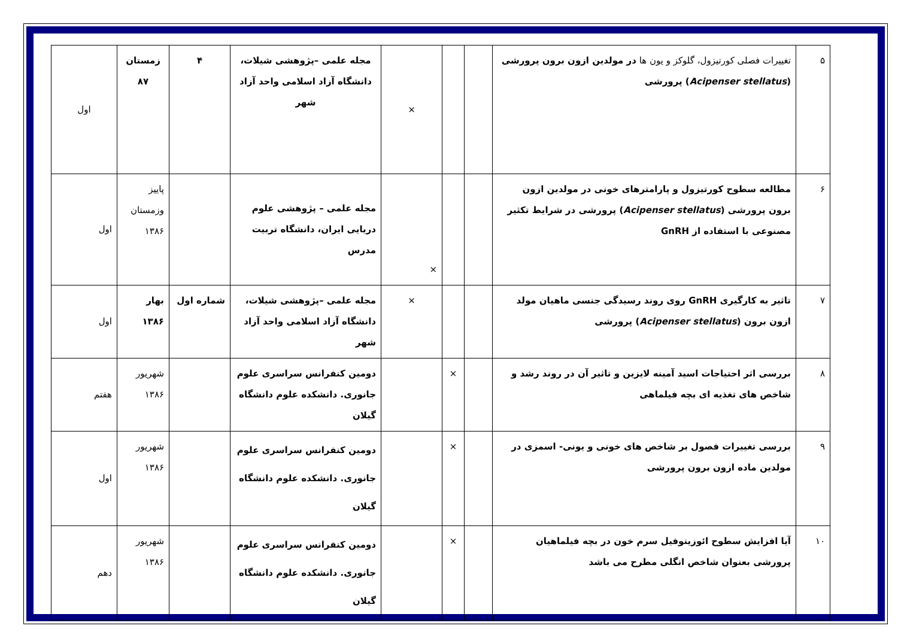| ۵ | تغییرات فصلی کورتیزول، گلوکز و یون ها در مولدین ازون برون پرورشی ( Acipenser stellatus ) پرورشی | | | × | مجله علمی –پژوهشی شیلات، دانشگاه آزاد اسلامی واحد آزاد شهر | ۴ | زمستان ۸۷ | اول |
| ۶ | مطالعه سطوح کورتیزول و پارامترهای خونی در مولدین ازون برون پرورشی ( Acipenser stellatus ) پرورشی در شرایط تکثیر مصنوعی با استفاده از GnRH | | | × | مجله علمی – پژوهشی علوم دریایی ایران، دانشگاه تربیت مدرس | | پاییز وزمستان ۱۳۸۶ | اول |
| ۷ | تاثیر به کارگیری GnRH روی روند رسیدگی جنسی ماهیان مولد ازون برون ( Acipenser stellatus ) پرورشی | | | × | مجله علمی –پژوهشی شیلات، دانشگاه آزاد اسلامی واحد آزاد شهر | شماره اول | بهار ۱۳۸۶ | اول |
| ۸ | بررسی اثر احتیاجات اسید آمینه لایزین و تاثیر آن در روند رشد و شاخص های تغذیه ای بچه فیلماهی | | × | | دومین کنفرانس سراسری علوم جانوری. دانشکده علوم دانشگاه گیلان | | شهریور ۱۳۸۶ | هفتم |
| ۹ | بررسی تغییرات فصول بر شاخص های خونی و یونی- اسمزی در مولدین ماده ازون برون پرورشی | | × | | دومین کنفرانس سراسری علوم جانوری. دانشکده علوم دانشگاه گیلان | | شهریور ۱۳۸۶ | اول |
| ۱۰ | آیا افزایش سطوح ائوزینوفیل سرم خون در بچه فیلماهیان پرورشی بعنوان شاخص انگلی مطرح می باشد | | × | | دومین کنفرانس سراسری علوم جانوری. دانشکده علوم دانشگاه گیلان | | شهریور ۱۳۸۶ | دهم |